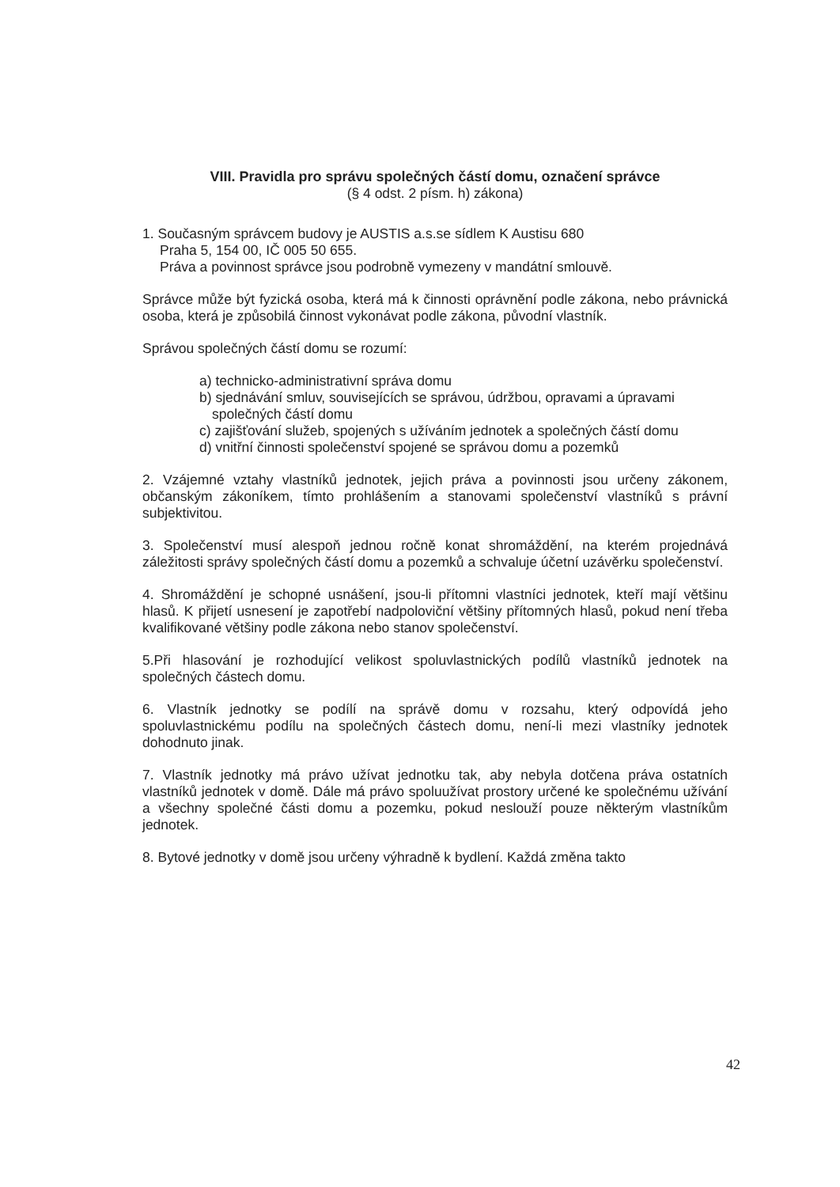VIII. Pravidla pro správu společných částí domu, označení správce
(§ 4 odst. 2 písm. h) zákona)
1. Současným správcem budovy je AUSTIS a.s.se sídlem K Austisu 680
Praha 5, 154 00, IČ 005 50 655.
Práva a povinnost správce jsou podrobně vymezeny v mandátní smlouvě.
Správce může být fyzická osoba, která má k činnosti oprávnění podle zákona, nebo právnická osoba, která je způsobilá činnost vykonávat podle zákona, původní vlastník.
Správou společných částí domu se rozumí:
a) technicko-administrativní správa domu
b) sjednávání smluv, souvisejících se správou, údržbou, opravami a úpravami společných částí domu
c) zajišťování služeb, spojených s užíváním jednotek a společných částí domu
d) vnitřní činnosti společenství spojené se správou domu a pozemků
2. Vzájemné vztahy vlastníků jednotek, jejich práva a povinnosti jsou určeny zákonem, občanským zákoníkem, tímto prohlášením a stanovami společenství vlastníků s právní subjektivitou.
3. Společenství musí alespoň jednou ročně konat shromáždění, na kterém projednává záležitosti správy společných částí domu a pozemků a schvaluje účetní uzávěrku společenství.
4. Shromáždění je schopné usnášení, jsou-li přítomni vlastníci jednotek, kteří mají většinu hlasů. K přijetí usnesení je zapotřebí nadpoloviční většiny přítomných hlasů, pokud není třeba kvalifikované většiny podle zákona nebo stanov společenství.
5.Při hlasování je rozhodující velikost spoluvlastnických podílů vlastníků jednotek na společných částech domu.
6. Vlastník jednotky se podílí na správě domu v rozsahu, který odpovídá jeho spoluvlastnickému podílu na společných částech domu, není-li mezi vlastníky jednotek dohodnuto jinak.
7. Vlastník jednotky má právo užívat jednotku tak, aby nebyla dotčena práva ostatních vlastníků jednotek v domě. Dále má právo spoluužívat prostory určené ke společnému užívání a všechny společné části domu a pozemku, pokud neslouží pouze některým vlastníkům jednotek.
8. Bytové jednotky v domě jsou určeny výhradně k bydlení. Každá změna takto
42